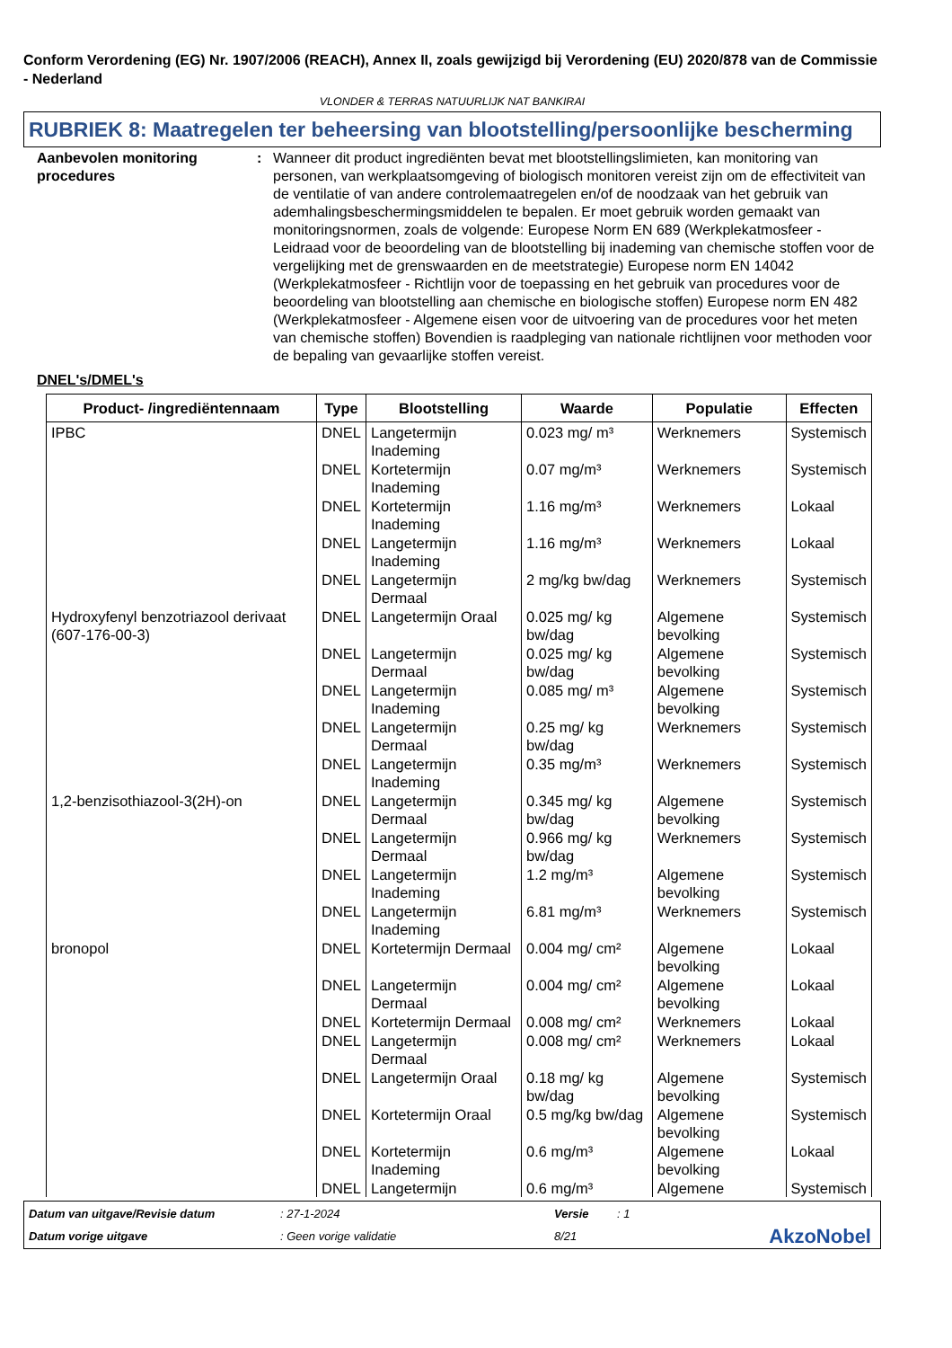Conform Verordening (EG) Nr. 1907/2006 (REACH), Annex II, zoals gewijzigd bij Verordening (EU) 2020/878 van de Commissie - Nederland
VLONDER & TERRAS NATUURLIJK NAT BANKIRAI
RUBRIEK 8: Maatregelen ter beheersing van blootstelling/persoonlijke bescherming
Aanbevolen monitoring procedures
: Wanneer dit product ingrediënten bevat met blootstellingslimieten, kan monitoring van personen, van werkplaatsomgeving of biologisch monitoren vereist zijn om de effectiviteit van de ventilatie of van andere controlemaatregelen en/of de noodzaak van het gebruik van ademhalingsbeschermingsmiddelen te bepalen. Er moet gebruik worden gemaakt van monitoringsnormen, zoals de volgende: Europese Norm EN 689 (Werkplekatmosfeer - Leidraad voor de beoordeling van de blootstelling bij inademing van chemische stoffen voor de vergelijking met de grenswaarden en de meetstrategie) Europese norm EN 14042 (Werkplekatmosfeer - Richtlijn voor de toepassing en het gebruik van procedures voor de beoordeling van blootstelling aan chemische en biologische stoffen) Europese norm EN 482 (Werkplekatmosfeer - Algemene eisen voor de uitvoering van de procedures voor het meten van chemische stoffen) Bovendien is raadpleging van nationale richtlijnen voor methoden voor de bepaling van gevaarlijke stoffen vereist.
DNEL's/DMEL's
| Product- /ingrediëntennaam | Type | Blootstelling | Waarde | Populatie | Effecten |
| --- | --- | --- | --- | --- | --- |
| IPBC | DNEL | Langetermijn Inademing | 0.023 mg/ m³ | Werknemers | Systemisch |
| | DNEL | Kortetermijn Inademing | 0.07 mg/m³ | Werknemers | Systemisch |
| | DNEL | Kortetermijn Inademing | 1.16 mg/m³ | Werknemers | Lokaal |
| | DNEL | Langetermijn Inademing | 1.16 mg/m³ | Werknemers | Lokaal |
| | DNEL | Langetermijn Dermaal | 2 mg/kg bw/dag | Werknemers | Systemisch |
| Hydroxyfenyl benzotriazool derivaat (607-176-00-3) | DNEL | Langetermijn Oraal | 0.025 mg/ kg bw/dag | Algemene bevolking | Systemisch |
| | DNEL | Langetermijn Dermaal | 0.025 mg/ kg bw/dag | Algemene bevolking | Systemisch |
| | DNEL | Langetermijn Inademing | 0.085 mg/ m³ | Algemene bevolking | Systemisch |
| | DNEL | Langetermijn Dermaal | 0.25 mg/ kg bw/dag | Werknemers | Systemisch |
| | DNEL | Langetermijn Inademing | 0.35 mg/m³ | Werknemers | Systemisch |
| 1,2-benzisothiazool-3(2H)-on | DNEL | Langetermijn Dermaal | 0.345 mg/ kg bw/dag | Algemene bevolking | Systemisch |
| | DNEL | Langetermijn Dermaal | 0.966 mg/ kg bw/dag | Werknemers | Systemisch |
| | DNEL | Langetermijn Inademing | 1.2 mg/m³ | Algemene bevolking | Systemisch |
| | DNEL | Langetermijn Inademing | 6.81 mg/m³ | Werknemers | Systemisch |
| bronopol | DNEL | Kortetermijn Dermaal | 0.004 mg/ cm² | Algemene bevolking | Lokaal |
| | DNEL | Langetermijn Dermaal | 0.004 mg/ cm² | Algemene bevolking | Lokaal |
| | DNEL | Kortetermijn Dermaal | 0.008 mg/ cm² | Werknemers | Lokaal |
| | DNEL | Langetermijn Dermaal | 0.008 mg/ cm² | Werknemers | Lokaal |
| | DNEL | Langetermijn Oraal | 0.18 mg/ kg bw/dag | Algemene bevolking | Systemisch |
| | DNEL | Kortetermijn Oraal | 0.5 mg/kg bw/dag | Algemene bevolking | Systemisch |
| | DNEL | Kortetermijn Inademing | 0.6 mg/m³ | Algemene bevolking | Lokaal |
| | DNEL | Langetermijn | 0.6 mg/m³ | Algemene | Systemisch |
Datum van uitgave/Revisie datum
: 27-1-2024
Versie
: 1
Datum vorige uitgave
: Geen vorige validatie
8/21
AkzoNobel